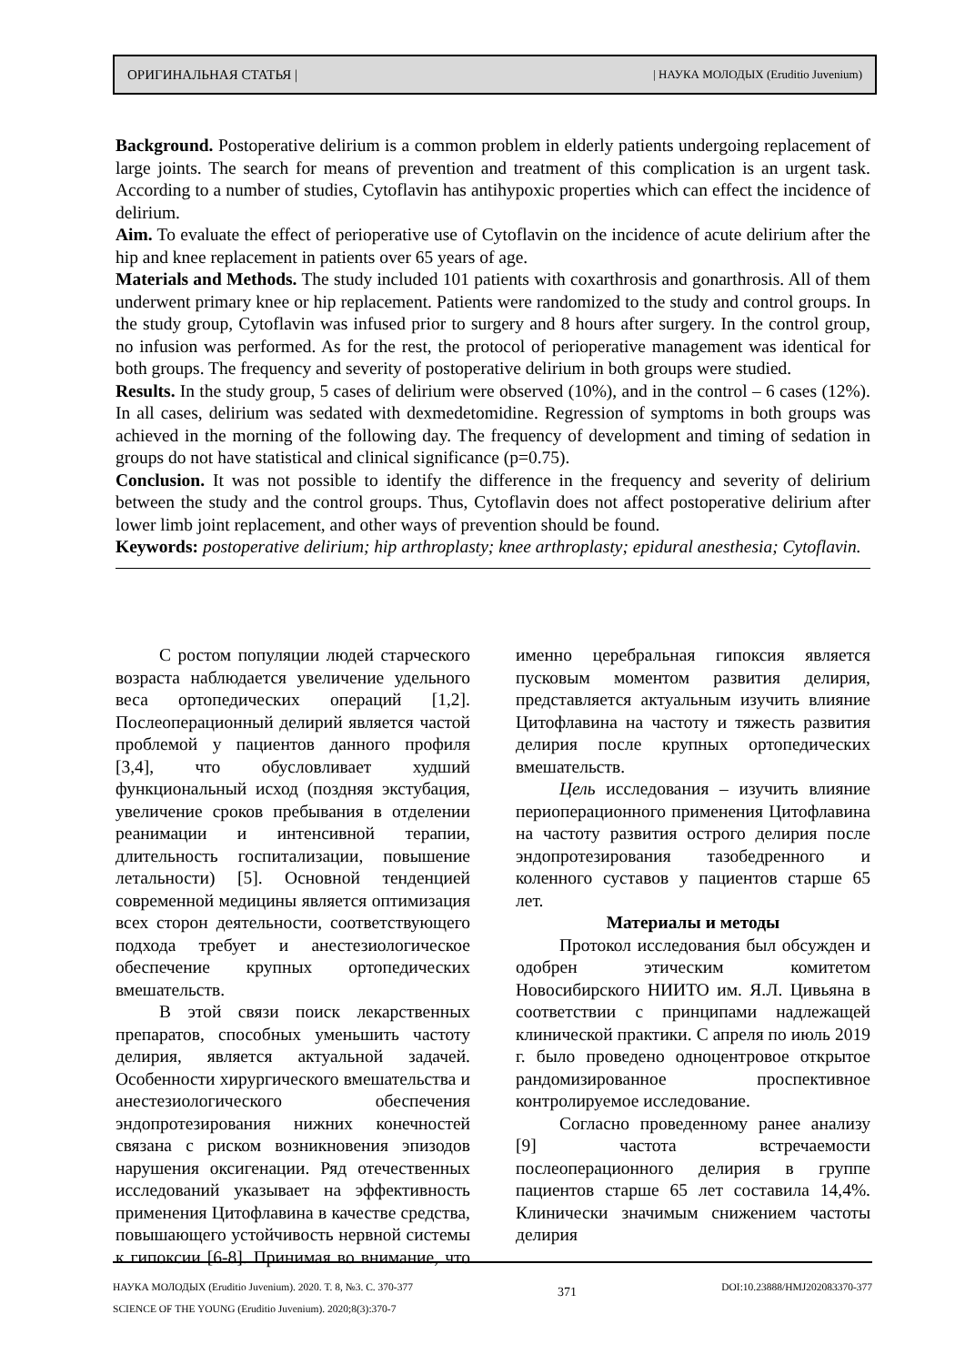ОРИГИНАЛЬНАЯ СТАТЬЯ | | НАУКА МОЛОДЫХ (Eruditio Juvenium)
Background. Postoperative delirium is a common problem in elderly patients undergoing replacement of large joints. The search for means of prevention and treatment of this complication is an urgent task. According to a number of studies, Cytoflavin has antihypoxic properties which can effect the incidence of delirium.
Aim. To evaluate the effect of perioperative use of Cytoflavin on the incidence of acute delirium after the hip and knee replacement in patients over 65 years of age.
Materials and Methods. The study included 101 patients with coxarthrosis and gonarthrosis. All of them underwent primary knee or hip replacement. Patients were randomized to the study and control groups. In the study group, Cytoflavin was infused prior to surgery and 8 hours after surgery. In the control group, no infusion was performed. As for the rest, the protocol of perioperative management was identical for both groups. The frequency and severity of postoperative delirium in both groups were studied.
Results. In the study group, 5 cases of delirium were observed (10%), and in the control – 6 cases (12%). In all cases, delirium was sedated with dexmedetomidine. Regression of symptoms in both groups was achieved in the morning of the following day. The frequency of development and timing of sedation in groups do not have statistical and clinical significance (p=0.75).
Conclusion. It was not possible to identify the difference in the frequency and severity of delirium between the study and the control groups. Thus, Cytoflavin does not affect postoperative delirium after lower limb joint replacement, and other ways of prevention should be found.
Keywords: postoperative delirium; hip arthroplasty; knee arthroplasty; epidural anesthesia; Cytoflavin.
С ростом популяции людей старческого возраста наблюдается увеличение удельного веса ортопедических операций [1,2]. Послеоперационный делирий является частой проблемой у пациентов данного профиля [3,4], что обусловливает худший функциональный исход (поздняя экстубация, увеличение сроков пребывания в отделении реанимации и интенсивной терапии, длительность госпитализации, повышение летальности) [5]. Основной тенденцией современной медицины является оптимизация всех сторон деятельности, соответствующего подхода требует и анестезиологическое обеспечение крупных ортопедических вмешательств.
В этой связи поиск лекарственных препаратов, способных уменьшить частоту делирия, является актуальной задачей. Особенности хирургического вмешательства и анестезиологического обеспечения эндопротезирования нижних конечностей связана с риском возникновения эпизодов нарушения оксигенации. Ряд отечественных исследований указывает на эффективность применения Цитофлавина в качестве средства, повышающего устойчивость нервной системы к гипоксии [6-8]. Принимая во внимание, что именно церебральная гипоксия является пусковым моментом развития делирия, представляется актуальным изучить влияние Цитофлавина на частоту и тяжесть развития делирия после крупных ортопедических вмешательств.
Цель исследования – изучить влияние периоперационного применения Цитофлавина на частоту развития острого делирия после эндопротезирования тазобедренного и коленного суставов у пациентов старше 65 лет.
Материалы и методы
Протокол исследования был обсужден и одобрен этическим комитетом Новосибирского НИИТО им. Я.Л. Цивьяна в соответствии с принципами надлежащей клинической практики. С апреля по июль 2019 г. было проведено одноцентровое открытое рандомизированное проспективное контролируемое исследование.
Согласно проведенному ранее анализу [9] частота встречаемости послеоперационного делирия в группе пациентов старше 65 лет составила 14,4%. Клинически значимым снижением частоты делирия
НАУКА МОЛОДЫХ (Eruditio Juvenium). 2020. Т. 8, №3. С. 370-377
SCIENCE OF THE YOUNG (Eruditio Juvenium). 2020;8(3):370-7
371
DOI:10.23888/HMJ202083370-377